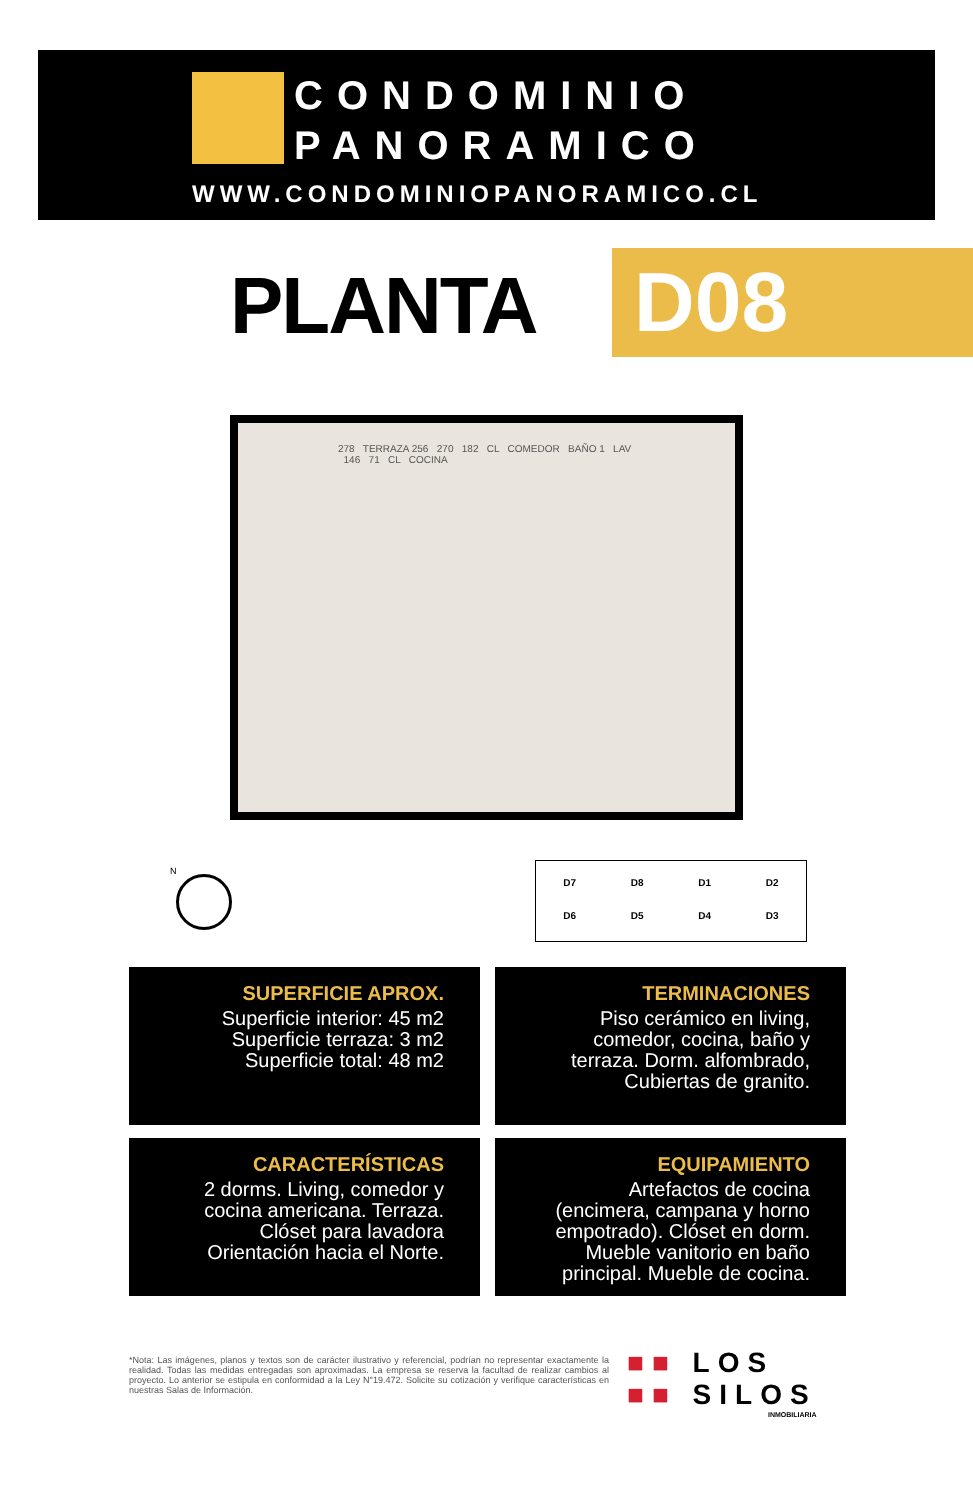CONDOMINIO
PANORAMICO
WWW.CONDOMINIOPANORAMICO.CL
PLANTA D08
278 TERRAZA 256 270 182 CL COMEDOR BAÑO 1 LAV 146 71 CL COCINA
N
D7 D8 D1 D2
D6 D5 D4 D3
SUPERFICIE APROX.
Superficie interior: 45 m2
Superficie terraza: 3 m2
Superficie total: 48 m2
TERMINACIONES
Piso cerámico en living, comedor, cocina, baño y terraza. Dorm. alfombrado, Cubiertas de granito.
CARACTERÍSTICAS
2 dorms. Living, comedor y cocina americana. Terraza. Clóset para lavadora Orientación hacia el Norte.
EQUIPAMIENTO
Artefactos de cocina (encimera, campana y horno empotrado). Clóset en dorm. Mueble vanitorio en baño principal. Mueble de cocina.
*Nota: Las imágenes, planos y textos son de carácter ilustrativo y referencial, podrían no representar exactamente la realidad. Todas las medidas entregadas son aproximadas. La empresa se reserva la facultad de realizar cambios al proyecto. Lo anterior se estipula en conformidad a la Ley N°19.472. Solicite su cotización y verifique características en nuestras Salas de Información.
■■ LOS
■■ SILOS
INMOBILIARIA